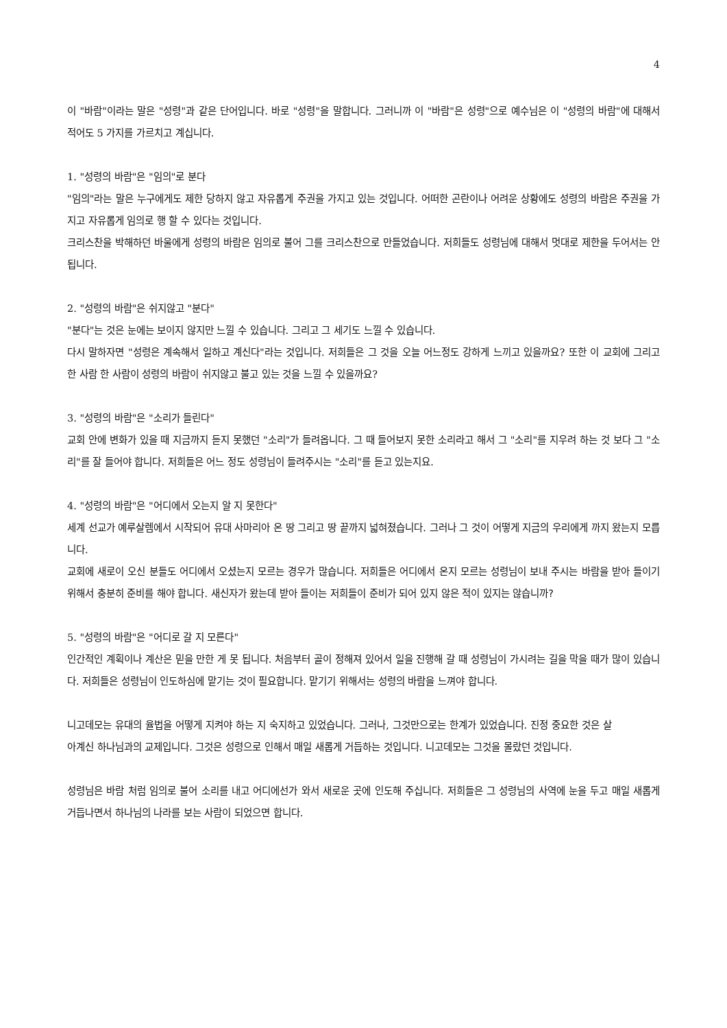4
이 "바람"이라는 말은 "성령"과 같은 단어입니다. 바로 "성령"을 말합니다. 그러니까 이 "바람"은 성령"으로 예수님은 이 "성령의 바람"에 대해서 적어도 5 가지를 가르치고 계십니다.
1. "성령의 바람"은 "임의"로 분다
"임의"라는 말은 누구에게도 제한 당하지 않고 자유롭게 주권을 가지고 있는 것입니다. 어떠한 곤란이나 어려운 상황에도 성령의 바람은 주권을 가지고 자유롭게 임의로 행 할 수 있다는 것입니다.
크리스찬을 박해하던 바울에게 성령의 바람은 임의로 불어 그를 크리스찬으로 만들었습니다. 저희들도 성령님에 대해서 멋대로 제한을 두어서는 안됩니다.
2. "성령의 바람"은 쉬지않고 "분다"
"분다"는 것은 눈에는 보이지 않지만 느낄 수 있습니다. 그리고 그 세기도 느낄 수 있습니다.
다시 말하자면 "성령은 계속해서 일하고 계신다"라는 것입니다. 저희들은 그 것을 오늘 어느정도 강하게 느끼고 있을까요? 또한 이 교회에 그리고 한 사람 한 사람이 성령의 바람이 쉬지않고 불고 있는 것을 느낄 수 있을까요?
3. "성령의 바람"은 "소리가 들린다"
교회 안에 변화가 있을 때 지금까지 듣지 못했던 "소리"가 들려옵니다. 그 때 들어보지 못한 소리라고 해서 그 "소리"를 지우려 하는 것 보다 그 "소리"를 잘 들어야 합니다. 저희들은 어느 정도 성령님이 들려주시는 "소리"를 듣고 있는지요.
4. "성령의 바람"은 "어디에서 오는지 알 지 못한다"
세계 선교가 예루살렘에서 시작되어 유대 사마리아 온 땅 그리고 땅 끝까지 넓혀졌습니다. 그러나 그 것이 어떻게 지금의 우리에게 까지 왔는지 모릅니다.
교회에 새로이 오신 분들도 어디에서 오셨는지 모르는 경우가 많습니다. 저희들은 어디에서 온지 모르는 성령님이 보내 주시는 바람을 받아 들이기 위해서 충분히 준비를 해야 합니다. 새신자가 왔는데 받아 들이는 저희들이 준비가 되어 있지 않은 적이 있지는 않습니까?
5. "성령의 바람"은 "어디로 갈 지 모른다"
인간적인 계획이나 계산은 믿을 만한 게 못 됩니다. 처음부터 골이 정해져 있어서 일을 진행해 갈 때 성령님이 가시려는 길을 막을 때가 많이 있습니다. 저희들은 성령님이 인도하심에 맡기는 것이 필요합니다. 맡기기 위해서는 성령의 바람을 느껴야 합니다.
니고데모는 유대의 율법을 어떻게 지켜야 하는 지 숙지하고 있었습니다. 그러나, 그것만으로는 한계가 있었습니다. 진정 중요한 것은 살아계신 하나님과의 교제입니다. 그것은 성령으로 인해서 매일 새롭게 거듭하는 것입니다. 니고데모는 그것을 몰랐던 것입니다.
성령님은 바람 처럼 임의로 불어 소리를 내고 어디에선가 와서 새로운 곳에 인도해 주십니다. 저희들은 그 성령님의 사역에 눈을 두고 매일 새롭게 거듭나면서 하나님의 나라를 보는 사람이 되었으면 합니다.